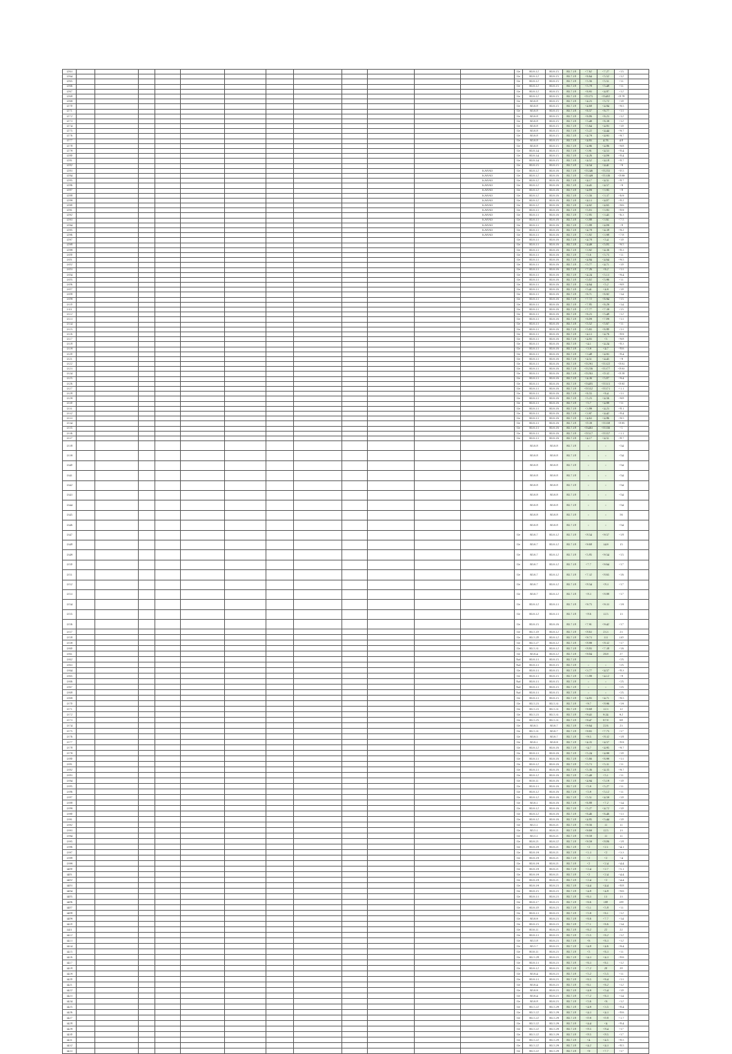| 1263 | | | | | | | | | | | | | Ge | R5.6.12 | R5.6.15 | R5.7.18 | <7.62 | <7.27 | <15 | |
| 1264 | | | | | | | | | | | | | Ge | R5.6.12 | R5.6.15 | R5.7.18 | <6.64 | <5.52 | <12 | |
| 1265 | | | | | | | | | | | | | Ge | R5.6.12 | R5.6.15 | R5.7.18 | <5.56 | <5.51 | <11 | |
| 1266 | | | | | | | | | | | | | Ge | R5.6.12 | R5.6.15 | R5.7.18 | <5.78 | <5.48 | <11 | |
| 1267 | | | | | | | | | | | | | Ge | R5.6.12 | R5.6.15 | R5.7.18 | <6.93 | <4.87 | <12 | |
| 1268 | | | | | | | | | | | | | Ge | R5.6.12 | R5.6.15 | R5.7.18 | <0.375 | <0.402 | <0.78 | |
| 1269 | | | | | | | | | | | | | Ge | R5.6.8 | R5.6.15 | R5.7.18 | <4.23 | <5.72 | <10 | |
| 1270 | | | | | | | | | | | | | Ge | R5.6.8 | R5.6.15 | R5.7.18 | <4.68 | <4.84 | <9.5 | |
| 1271 | | | | | | | | | | | | | Ge | R5.6.8 | R5.6.15 | R5.7.18 | <6.57 | <6.77 | <13 | |
| 1272 | | | | | | | | | | | | | Ge | R5.6.8 | R5.6.15 | R5.7.18 | <6.06 | <6.23 | <12 | |
| 1273 | | | | | | | | | | | | | Ge | R5.6.8 | R5.6.15 | R5.7.18 | <5.49 | <6.39 | <12 | |
| 1274 | | | | | | | | | | | | | Ge | R5.6.8 | R5.6.15 | R5.7.18 | <5.64 | <4.83 | <10 | |
| 1275 | | | | | | | | | | | | | Ge | R5.6.8 | R5.6.15 | R5.7.18 | <5.22 | <4.44 | <9.7 | |
| 1276 | | | | | | | | | | | | | Ge | R5.6.8 | R5.6.15 | R5.7.18 | <4.79 | <4.93 | <9.7 | |
| 1277 | | | | | | | | | | | | | Ge | R5.6.8 | R5.6.15 | R5.7.18 | <4.83 | 4.76 | 4.8 | |
| 1278 | | | | | | | | | | | | | Ge | R5.6.8 | R5.6.15 | R5.7.18 | <4.96 | <4.86 | <9.8 | |
| 1279 | | | | | | | | | | | | | Ge | R5.6.14 | R5.6.15 | R5.7.18 | <3.91 | <4.53 | <8.4 | |
| 1280 | | | | | | | | | | | | | Ge | R5.6.14 | R5.6.15 | R5.7.18 | <4.26 | <4.09 | <8.4 | |
| 1281 | | | | | | | | | | | | | Ge | R5.6.14 | R5.6.15 | R5.7.18 | <4.52 | <4.18 | <8.7 | |
| 1282 | | | | | | | | | | | | | Ge | R5.6.15 | R5.6.15 | R5.7.18 | <4.54 | <4.41 | <9 | |
| 1283 | | | | | | | | | | | | KANSO | Ge | R5.6.12 | R5.6.16 | R5.7.18 | <0.246 | <0.255 | <0.5 | |
| 1284 | | | | | | | | | | | | KANSO | Ge | R5.6.12 | R5.6.16 | R5.7.18 | <0.349 | <0.336 | <0.69 | |
| 1285 | | | | | | | | | | | | KANSO | Ge | R5.6.12 | R5.6.16 | R5.7.18 | <4.17 | <4.51 | <8.7 | |
| 1286 | | | | | | | | | | | | KANSO | Ge | R5.6.12 | R5.6.16 | R5.7.18 | <4.45 | <4.57 | <9 | |
| 1287 | | | | | | | | | | | | KANSO | Ge | R5.6.12 | R5.6.16 | R5.7.18 | <4.09 | <3.95 | <8 | |
| 1288 | | | | | | | | | | | | KANSO | Ge | R5.6.12 | R5.6.16 | R5.7.18 | <3.56 | <3.37 | <6.9 | |
| 1289 | | | | | | | | | | | | KANSO | Ge | R5.6.12 | R5.6.16 | R5.7.18 | <4.13 | <4.07 | <8.2 | |
| 1290 | | | | | | | | | | | | KANSO | Ge | R5.6.12 | R5.6.16 | R5.7.18 | <4.92 | <4.65 | <9.6 | |
| 1291 | | | | | | | | | | | | KANSO | Ge | R5.6.13 | R5.6.16 | R5.7.18 | <5.03 | <3.83 | <8.9 | |
| 1292 | | | | | | | | | | | | KANSO | Ge | R5.6.13 | R5.6.16 | R5.7.18 | <2.85 | <3.45 | <6.3 | |
| 1293 | | | | | | | | | | | | KANSO | Ge | R5.6.13 | R5.6.16 | R5.7.18 | <3.88 | <3.61 | <7.5 | |
| 1294 | | | | | | | | | | | | KANSO | Ge | R5.6.13 | R5.6.16 | R5.7.18 | <3.88 | <4.09 | <8 | |
| 1295 | | | | | | | | | | | | KANSO | Ge | R5.6.13 | R5.6.16 | R5.7.18 | <4.78 | <4.38 | <9.2 | |
| 1296 | | | | | | | | | | | | KANSO | Ge | R5.6.13 | R5.6.16 | R5.7.18 | <3.82 | <3.98 | <7.8 | |
| 1297 | | | | | | | | | | | | | Ge | R5.6.13 | R5.6.16 | R5.7.18 | <4.78 | <5.4 | <10 | |
| 1298 | | | | | | | | | | | | | Ge | R5.6.13 | R5.6.16 | R5.7.18 | <4.49 | <5.05 | <9.5 | |
| 1299 | | | | | | | | | | | | | Ge | R5.6.13 | R5.6.16 | R5.7.18 | <3.92 | <4.36 | <8.3 | |
| 1300 | | | | | | | | | | | | | Ge | R5.6.13 | R5.6.16 | R5.7.18 | <5.6 | <5.75 | <11 | |
| 1301 | | | | | | | | | | | | | Ge | R5.6.13 | R5.6.16 | R5.7.18 | <4.84 | <4.64 | <9.5 | |
| 1302 | | | | | | | | | | | | | Ge | R5.6.13 | R5.6.16 | R5.7.18 | <5.77 | <4.71 | <10 | |
| 1303 | | | | | | | | | | | | | Ge | R5.6.13 | R5.6.16 | R5.7.18 | <7.26 | <6.2 | <13 | |
| 1304 | | | | | | | | | | | | | Ge | R5.6.13 | R5.6.16 | R5.7.18 | <4.24 | <5.13 | <9.4 | |
| 1305 | | | | | | | | | | | | | Ge | R5.6.13 | R5.6.16 | R5.7.18 | <5.02 | <5.96 | <11 | |
| 1306 | | | | | | | | | | | | | Ge | R5.6.13 | R5.6.16 | R5.7.18 | <4.64 | <5.2 | <9.8 | |
| 1307 | | | | | | | | | | | | | Ge | R5.6.13 | R5.6.16 | R5.7.18 | <5.41 | <4.9 | <10 | |
| 1308 | | | | | | | | | | | | | Ge | R5.6.13 | R5.6.16 | R5.7.18 | <6.71 | <6.92 | <14 | |
| 1309 | | | | | | | | | | | | | Ge | R5.6.13 | R5.6.16 | R5.7.18 | <7.72 | <6.94 | <15 | |
| 1310 | | | | | | | | | | | | | Ge | R5.6.13 | R5.6.16 | R5.7.18 | <7.85 | <6.29 | <14 | |
| 1311 | | | | | | | | | | | | | Ge | R5.6.13 | R5.6.16 | R5.7.18 | <7.77 | <7.39 | <15 | |
| 1312 | | | | | | | | | | | | | Ge | R5.6.13 | R5.6.16 | R5.7.18 | <6.23 | <5.48 | <12 | |
| 1313 | | | | | | | | | | | | | Ge | R5.6.13 | R5.6.16 | R5.7.18 | <6.09 | <7.09 | <13 | |
| 1314 | | | | | | | | | | | | | Ge | R5.6.13 | R5.6.16 | R5.7.18 | <5.52 | <5.67 | <11 | |
| 1315 | | | | | | | | | | | | | Ge | R5.6.13 | R5.6.16 | R5.7.18 | <5.65 | <6.80 | <13 | |
| 1316 | | | | | | | | | | | | | Ge | R5.6.13 | R5.6.16 | R5.7.18 | <4.13 | <4.76 | <8.9 | |
| 1317 | | | | | | | | | | | | | Ge | R5.6.13 | R5.6.16 | R5.7.18 | <4.83 | <5 | <9.8 | |
| 1318 | | | | | | | | | | | | | Ge | R5.6.13 | R5.6.16 | R5.7.18 | <4.1 | <4.24 | <8.3 | |
| 1319 | | | | | | | | | | | | | Ge | R5.6.13 | R5.6.16 | R5.7.18 | <3.9 | <4.7 | <8.6 | |
| 1320 | | | | | | | | | | | | | Ge | R5.6.13 | R5.6.16 | R5.7.18 | <3.48 | <4.93 | <8.4 | |
| 1321 | | | | | | | | | | | | | Ge | R5.6.13 | R5.6.16 | R5.7.18 | <4.51 | <4.45 | <9 | |
| 1322 | | | | | | | | | | | | | Ge | R5.6.13 | R5.6.16 | R5.7.18 | <0.291 | <0.322 | <0.61 | |
| 1323 | | | | | | | | | | | | | Ge | R5.6.13 | R5.6.16 | R5.7.18 | <0.256 | <0.377 | <0.63 | |
| 1324 | | | | | | | | | | | | | Ge | R5.6.13 | R5.6.16 | R5.7.18 | <0.263 | <0.32 | <0.58 | |
| 1325 | | | | | | | | | | | | | Ge | R5.6.13 | R5.6.16 | R5.7.18 | <4.36 | <5.07 | <9.4 | |
| 1326 | | | | | | | | | | | | | Ge | R5.6.13 | R5.6.16 | R5.7.18 | <0.405 | <0.515 | <0.92 | |
| 1327 | | | | | | | | | | | | | Ge | R5.6.13 | R5.6.16 | R5.7.18 | <0.552 | <0.571 | <1.1 | |
| 1328 | | | | | | | | | | | | | Ge | R5.6.13 | R5.6.16 | R5.7.18 | <6.55 | <6.4 | <13 | |
| 1329 | | | | | | | | | | | | | Ge | R5.6.13 | R5.6.16 | R5.7.18 | <5.23 | <4.56 | <9.8 | |
| 1330 | | | | | | | | | | | | | Ge | R5.6.13 | R5.6.16 | R5.7.18 | <5.7 | <4.88 | <11 | |
| 1331 | | | | | | | | | | | | | Ge | R5.6.13 | R5.6.16 | R5.7.18 | <3.89 | <4.23 | <8.1 | |
| 1332 | | | | | | | | | | | | | Ge | R5.6.13 | R5.6.16 | R5.7.18 | <3.97 | <4.42 | <8.4 | |
| 1333 | | | | | | | | | | | | | Ge | R5.6.13 | R5.6.16 | R5.7.18 | <4.63 | <4.86 | <9.5 | |
| 1334 | | | | | | | | | | | | | Ge | R5.6.13 | R5.6.16 | R5.7.18 | <0.39 | <0.558 | <0.95 | |
| 1335 | | | | | | | | | | | | | Ge | R5.6.13 | R5.6.16 | R5.7.18 | <0.463 | <0.556 | <1 | |
| 1336 | | | | | | | | | | | | | Ge | R5.6.13 | R5.6.16 | R5.7.18 | <0.517 | <0.557 | <1.1 | |
| 1337 | | | | | | | | | | | | | Ge | R5.6.13 | R5.6.16 | R5.7.18 | <4.17 | <4.51 | <8.7 | |
| 1338 | | | | | | | | | | | | | | R5.6.8 | R5.6.8 | R5.7.18 | - | - | <54 | |
| 1339 | | | | | | | | | | | | | | R5.6.8 | R5.6.8 | R5.7.18 | - | - | <54 | |
| 1340 | | | | | | | | | | | | | | R5.6.8 | R5.6.8 | R5.7.18 | - | - | <54 | |
| 1341 | | | | | | | | | | | | | | R5.6.8 | R5.6.8 | R5.7.18 | - | - | <54 | |
| 1342 | | | | | | | | | | | | | | R5.6.8 | R5.6.8 | R5.7.18 | - | - | <54 | |
| 1343 | | | | | | | | | | | | | | R5.6.8 | R5.6.8 | R5.7.18 | - | - | <54 | |
| 1344 | | | | | | | | | | | | | | R5.6.8 | R5.6.8 | R5.7.18 | - | - | <54 | |
| 1345 | | | | | | | | | | | | | | R5.6.8 | R5.6.8 | R5.7.18 | - | - | 56 | |
| 1346 | | | | | | | | | | | | | | R5.6.8 | R5.6.8 | R5.7.18 | - | - | <54 | |
| 1347 | | | | | | | | | | | | | Ge | R5.6.7 | R5.6.12 | R5.7.18 | <8.54 | <9.57 | <18 | |
| 1348 | | | | | | | | | | | | | Ge | R5.6.7 | R5.6.12 | R5.7.18 | <9.68 | 14.9 | 15 | |
| 1349 | | | | | | | | | | | | | Ge | R5.6.7 | R5.6.12 | R5.7.18 | <5.85 | <9.54 | <15 | |
| 1350 | | | | | | | | | | | | | Ge | R5.6.7 | R5.6.12 | R5.7.18 | <7.7 | <9.64 | <17 | |
| 1351 | | | | | | | | | | | | | Ge | R5.6.7 | R5.6.12 | R5.7.18 | <7.32 | <8.65 | <16 | |
| 1352 | | | | | | | | | | | | | Ge | R5.6.7 | R5.6.12 | R5.7.18 | <8.54 | <8.3 | <17 | |
| 1353 | | | | | | | | | | | | | Ge | R5.6.7 | R5.6.12 | R5.7.18 | <8.3 | <8.88 | <17 | |
| 1354 | | | | | | | | | | | | | Ge | R5.6.12 | R5.6.13 | R5.7.18 | <9.75 | <9.33 | <19 | |
| 1355 | | | | | | | | | | | | | Ge | R5.6.12 | R5.6.13 | R5.7.18 | <8.6 | 12.5 | 13 | |
| 1356 | | | | | | | | | | | | | Ge | R5.6.15 | R5.6.16 | R5.7.18 | <7.91 | <9.42 | <17 | |
| 1357 | | | | | | | | | | | | | Ge | R5.5.10 | R5.6.12 | R5.7.18 | <8.63 | 23.3 | 23 | |
| 1358 | | | | | | | | | | | | | Ge | R5.5.20 | R5.6.12 | R5.7.18 | <9.73 | 111 | 110 | |
| 1359 | | | | | | | | | | | | | Ge | R5.5.27 | R5.6.12 | R5.7.18 | <8.99 | <8.32 | <17 | |
| 1360 | | | | | | | | | | | | | Ge | R5.5.31 | R5.6.12 | R5.7.18 | <8.83 | <7.38 | <16 | |
| 1361 | | | | | | | | | | | | | Ge | R5.6.4 | R5.6.12 | R5.7.18 | <9.04 | 26.9 | 27 | |
| 1362 | | | | | | | | | | | | | NaI | R5.6.13 | R5.6.15 | R5.7.18 | | | <25 | |
| 1363 | | | | | | | | | | | | | NaI | R5.6.13 | R5.6.15 | R5.7.18 | - | - | <25 | |
| 1364 | | | | | | | | | | | | | Ge | R5.6.13 | R5.6.15 | R5.7.18 | <3.77 | <4.57 | <8.3 | |
| 1365 | | | | | | | | | | | | | Ge | R5.6.13 | R5.6.15 | R5.7.18 | <3.89 | <4.12 | <8 | |
| 1366 | | | | | | | | | | | | | NaI | R5.6.13 | R5.6.15 | R5.7.18 | - | - | <25 | |
| 1367 | | | | | | | | | | | | | NaI | R5.6.13 | R5.6.15 | R5.7.18 | - | - | <25 | |
| 1368 | | | | | | | | | | | | | NaI | R5.6.13 | R5.6.15 | R5.7.18 | - | - | <25 | |
| 1369 | | | | | | | | | | | | | Ge | R5.6.13 | R5.6.15 | R5.7.18 | <4.83 | <4.71 | <9.5 | |
| 1370 | | | | | | | | | | | | | Ge | R5.5.23 | R5.5.31 | R5.7.18 | <9.7 | <8.96 | <19 | |
| 1371 | | | | | | | | | | | | | Ge | R5.5.23 | R5.5.31 | R5.7.18 | <9.68 | 12.3 | 12 | |
| 1372 | | | | | | | | | | | | | Ge | R5.5.23 | R5.5.31 | R5.7.18 | <9.43 | 9.24 | 9.2 | |
| 1373 | | | | | | | | | | | | | Ge | R5.5.25 | R5.5.31 | R5.7.18 | <9.47 | 67.9 | 68 | |
| 1374 | | | | | | | | | | | | | Ge | R5.6.5 | R5.6.7 | R5.7.18 | <9.64 | 22.6 | 23 | |
| 1375 | | | | | | | | | | | | | Ge | R5.5.31 | R5.6.7 | R5.7.18 | <9.65 | <7.75 | <17 | |
| 1376 | | | | | | | | | | | | | Ge | R5.6.5 | R5.6.7 | R5.7.18 | <9.5 | <8.32 | <18 | |
| 1377 | | | | | | | | | | | | | Ge | R5.6.1 | R5.6.9 | R5.7.18 | <4.35 | <4.57 | <8.9 | |
| 1378 | | | | | | | | | | | | | Ge | R5.6.12 | R5.6.16 | R5.7.18 | <4.7 | <4.95 | <9.7 | |
| 1379 | | | | | | | | | | | | | Ge | R5.6.13 | R5.6.16 | R5.7.18 | <5.24 | <4.99 | <10 | |
| 1380 | | | | | | | | | | | | | Ge | R5.6.13 | R5.6.16 | R5.7.18 | <5.66 | <6.99 | <13 | |
| 1381 | | | | | | | | | | | | | Ge | R5.6.12 | R5.6.16 | R5.7.18 | <5.73 | <5.31 | <11 | |
| 1382 | | | | | | | | | | | | | Ge | R5.6.13 | R5.6.16 | R5.7.18 | <5.36 | <4.35 | <9.7 | |
| 1383 | | | | | | | | | | | | | Ge | R5.6.12 | R5.6.16 | R5.7.18 | <5.49 | <5.1 | <11 | |
| 1384 | | | | | | | | | | | | | Ge | R5.6.11 | R5.6.16 | R5.7.18 | <4.94 | <5.19 | <10 | |
| 1385 | | | | | | | | | | | | | Ge | R5.6.13 | R5.6.16 | R5.7.18 | <5.9 | <5.27 | <11 | |
| 1386 | | | | | | | | | | | | | Ge | R5.6.12 | R5.6.16 | R5.7.18 | <5.9 | <5.12 | <11 | |
| 1387 | | | | | | | | | | | | | Ge | R5.6.12 | R5.6.16 | R5.7.18 | <5.51 | <4.59 | <10 | |
| 1388 | | | | | | | | | | | | | Ge | R5.6.1 | R5.6.16 | R5.7.18 | <6.88 | <7.2 | <14 | |
| 1389 | | | | | | | | | | | | | Ge | R5.6.12 | R5.6.16 | R5.7.18 | <5.27 | <4.72 | <10 | |
| 1390 | | | | | | | | | | | | | Ge | R5.6.12 | R5.6.16 | R5.7.18 | <6.46 | <6.46 | <13 | |
| 1391 | | | | | | | | | | | | | Ge | R5.6.12 | R5.6.16 | R5.7.18 | <4.85 | <5.44 | <10 | |
| 1392 | | | | | | | | | | | | | Ge | R5.5.1 | R5.6.21 | R5.7.18 | <9.56 | 11 | 11 | |
| 1393 | | | | | | | | | | | | | Ge | R5.5.1 | R5.6.21 | R5.7.18 | <9.69 | 12.5 | 13 | |
| 1394 | | | | | | | | | | | | | Ge | R5.5.1 | R5.6.21 | R5.7.18 | <9.59 | 11 | 11 | |
| 1395 | | | | | | | | | | | | | Ge | R5.6.21 | R5.6.22 | R5.7.18 | <9.59 | <8.06 | <18 | |
| 1396 | | | | | | | | | | | | | Ge | R5.6.19 | R5.6.21 | R5.7.18 | <2 | <2.1 | <4.1 | |
| 1397 | | | | | | | | | | | | | Ge | R5.6.19 | R5.6.21 | R5.7.18 | <1.3 | <2 | <3.3 | |
| 1398 | | | | | | | | | | | | | Ge | R5.6.19 | R5.6.21 | R5.7.18 | <2 | <2 | <4 | |
| 1399 | | | | | | | | | | | | | Ge | R5.6.19 | R5.6.21 | R5.7.18 | <2 | <2.4 | <4.4 | |
| 1400 | | | | | | | | | | | | | Ge | R5.6.19 | R5.6.21 | R5.7.18 | <2.4 | <2.7 | <5.1 | |
| 1401 | | | | | | | | | | | | | Ge | R5.6.19 | R5.6.21 | R5.7.18 | <2 | <2.4 | <4.4 | |
| 1402 | | | | | | | | | | | | | Ge | R5.6.19 | R5.6.21 | R5.7.18 | <2.4 | <2 | <4.4 | |
| 1403 | | | | | | | | | | | | | Ge | R5.6.19 | R5.6.23 | R5.7.18 | <4.4 | <4.4 | <8.8 | |
| 1404 | | | | | | | | | | | | | Ge | R5.6.15 | R5.6.23 | R5.7.18 | <4.8 | <4.8 | <9.6 | |
| 1405 | | | | | | | | | | | | | Ge | R5.6.13 | R5.6.23 | R5.7.18 | <6.3 | 13 | 13 | |
| 1406 | | | | | | | | | | | | | Ge | R5.6.17 | R5.6.23 | R5.7.18 | <6.6 | 100 | 100 | |
| 1407 | | | | | | | | | | | | | Ge | R5.6.10 | R5.6.23 | R5.7.18 | <5.1 | <5.8 | <11 | |
| 1408 | | | | | | | | | | | | | Ge | R5.6.13 | R5.6.23 | R5.7.18 | <5.9 | <6.1 | <12 | |
| 1409 | | | | | | | | | | | | | Ge | R5.6.9 | R5.6.23 | R5.7.18 | <6.6 | <7.7 | <14 | |
| 1410 | | | | | | | | | | | | | Ge | R5.6.15 | R5.6.23 | R5.7.18 | <7.1 | <6.6 | <14 | |
| 1411 | | | | | | | | | | | | | Ge | R5.6.11 | R5.6.23 | R5.7.18 | <6.2 | 22 | 22 | |
| 1412 | | | | | | | | | | | | | Ge | R5.6.13 | R5.6.23 | R5.7.18 | <5.5 | <6.2 | <12 | |
| 1413 | | | | | | | | | | | | | Ge | R5.5.8 | R5.6.23 | R5.7.18 | <6 | <6.3 | <12 | |
| 1414 | | | | | | | | | | | | | Ge | R5.5.7 | R5.6.23 | R5.7.18 | <4.8 | <4.6 | <9.4 | |
| 1415 | | | | | | | | | | | | | Ge | R5.6.11 | R5.6.23 | R5.7.18 | <5 | <6.3 | <11 | |
| 1416 | | | | | | | | | | | | | Ge | R5.5.28 | R5.6.23 | R5.7.18 | <4.3 | <4.3 | <8.6 | |
| 1417 | | | | | | | | | | | | | Ge | R5.6.13 | R5.6.23 | R5.7.18 | <6.3 | <6.1 | <12 | |
| 1418 | | | | | | | | | | | | | Ge | R5.6.12 | R5.6.23 | R5.7.18 | <7.2 | 20 | 20 | |
| 1419 | | | | | | | | | | | | | Ge | R5.6.4 | R5.6.23 | R5.7.18 | <5.2 | <5.5 | <11 | |
| 1420 | | | | | | | | | | | | | Ge | R5.6.13 | R5.6.23 | R5.7.18 | <6.5 | <6.4 | <13 | |
| 1421 | | | | | | | | | | | | | Ge | R5.6.4 | R5.6.23 | R5.7.18 | <6.1 | <6.2 | <12 | |
| 1422 | | | | | | | | | | | | | Ge | R5.6.9 | R5.6.23 | R5.7.18 | <4.9 | <5.4 | <10 | |
| 1423 | | | | | | | | | | | | | Ge | R5.6.4 | R5.6.23 | R5.7.18 | <7.2 | <6.3 | <14 | |
| 1424 | | | | | | | | | | | | | Ge | R5.6.8 | R5.6.23 | R5.7.18 | <5.6 | <6 | <12 | |
| 1425 | | | | | | | | | | | | | Ge | R5.5.22 | R5.5.29 | R5.7.18 | <4.9 | <3.5 | <8.4 | |
| 1426 | | | | | | | | | | | | | Ge | R5.5.22 | R5.5.29 | R5.7.18 | <4.3 | <4.3 | <8.6 | |
| 1427 | | | | | | | | | | | | | Ge | R5.5.22 | R5.5.29 | R5.7.18 | <0.9 | <0.8 | <1.7 | |
| 1428 | | | | | | | | | | | | | Ge | R5.5.22 | R5.5.29 | R5.7.18 | <4.4 | <4 | <8.4 | |
| 1429 | | | | | | | | | | | | | Ge | R5.5.22 | R5.5.29 | R5.7.18 | <8.5 | <8.4 | <17 | |
| 1430 | | | | | | | | | | | | | Ge | R5.5.22 | R5.5.29 | R5.7.18 | <8.5 | <8.5 | <17 | |
| 1431 | | | | | | | | | | | | | Ge | R5.5.22 | R5.5.29 | R5.7.18 | <4 | <4.5 | <8.5 | |
| 1432 | | | | | | | | | | | | | Ge | R5.5.22 | R5.5.29 | R5.7.18 | <4.2 | <4.3 | <8.5 | |
| 1433 | | | | | | | | | | | | | Ge | R5.5.22 | R5.5.29 | R5.7.18 | <9 | <7.7 | <17 | |